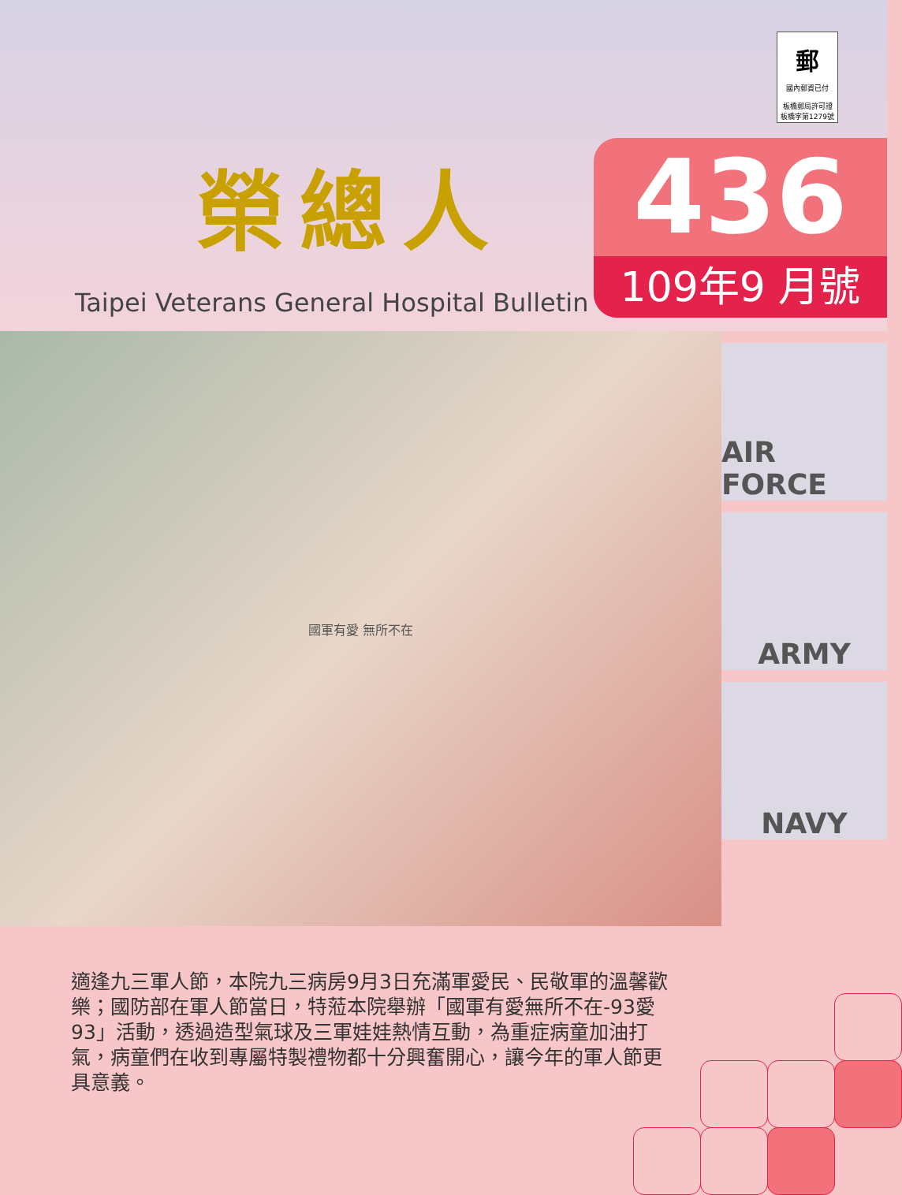郵國內郵資已付
板橋郵局許可證
板橋字第1279號
榮總人
Taipei Veterans General Hospital Bulletin
436
109年9 月號
國軍有愛 無所不在
AIR FORCE
ARMY
NAVY
適逢九三軍人節，本院九三病房9月3日充滿軍愛民、民敬軍的溫馨歡樂；國防部在軍人節當日，特蒞本院舉辦「國軍有愛無所不在-93愛93」活動，透過造型氣球及三軍娃娃熱情互動，為重症病童加油打氣，病童們在收到專屬特製禮物都十分興奮開心，讓今年的軍人節更具意義。